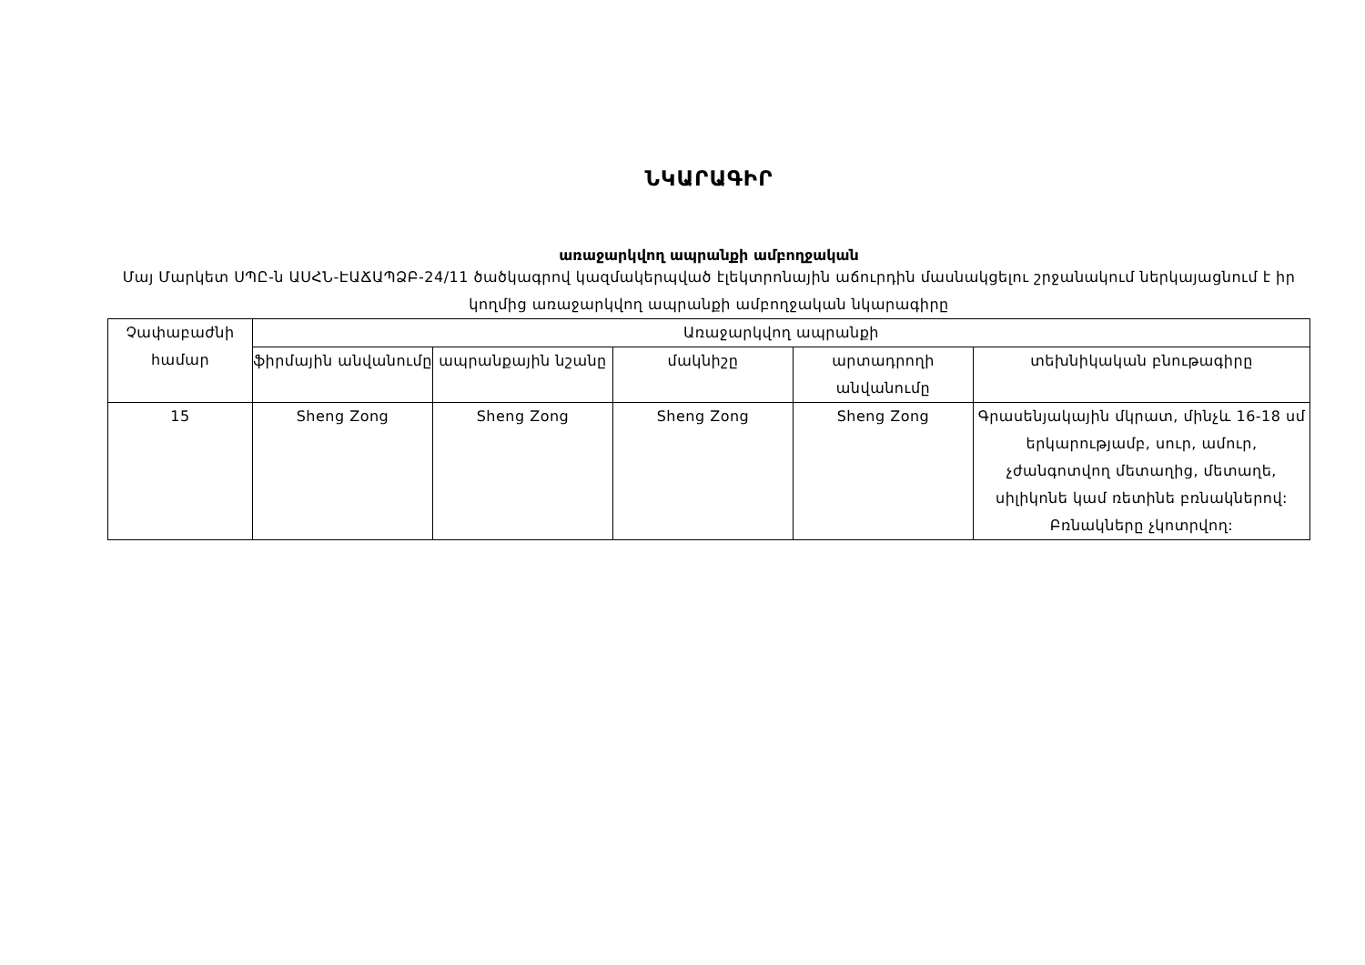ՆԿԱՐԱԳԻՐ
առաջարկվող ապրանքի ամբողջական
Մայ Մարկետ ՍՊԸ-ն ԱՍՀՆ-ԷԱՃԱՊՁԲ-24/11 ծածկագրով կազմակերպված էլեկտրոնային աճուրդին մասնակցելու շրջանակում ներկայացնում է իր կողմից առաջարկվող ապրանքի ամբողջական նկարագիրը
| Չափաբաժնի համար | Առաջարկվող ապրանքի | | | | |
| --- | --- | --- | --- | --- | --- |
| | ֆիրմային անվանումը | ապրանքային նշանը | մակնիշը | արտադրողի անվանումը | տեխնիկական բնութագիրը |
| 15 | Sheng Zong | Sheng Zong | Sheng Zong | Sheng Zong | Գրասենյակային մկրատ, մինչև 16-18 սմ երկարությամբ, սուր, ամուր, չժանգոտվող մետաղից, մետաղե, սիլիկոնե կամ ռետինե բռնակներով: Բռնակները չկոտրվող: |